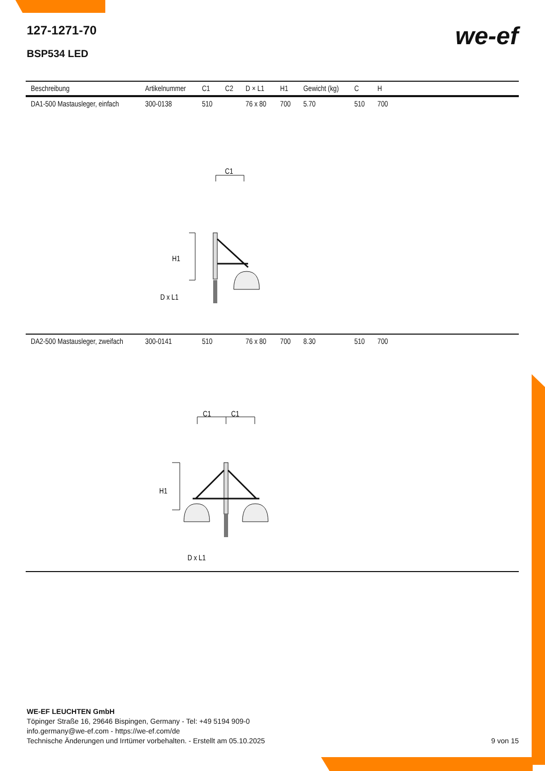127-1271-70
BSP534 LED
we-ef
| Beschreibung | Artikelnummer | C1 | C2 | D × L1 | H1 | Gewicht (kg) | C | H | |
| --- | --- | --- | --- | --- | --- | --- | --- | --- | --- |
| DA1-500 Mastausleger, einfach | 300-0138 | 510 | | 76 x 80 | 700 | 5.70 | 510 | 700 | |
| C1 H1 D x L1 | | | | | | | | | |
| DA2-500 Mastausleger, zweifach | 300-0141 | 510 | | 76 x 80 | 700 | 8.30 | 510 | 700 | |
| C1 C1 H1 D x L1 | | | | | | | | | |
WE-EF LEUCHTEN GmbH
Töpinger Straße 16, 29646 Bispingen, Germany - Tel: +49 5194 909-0
info.germany@we-ef.com - https://we-ef.com/de
Technische Änderungen und Irrtümer vorbehalten. - Erstellt am 05.10.2025
9 von 15